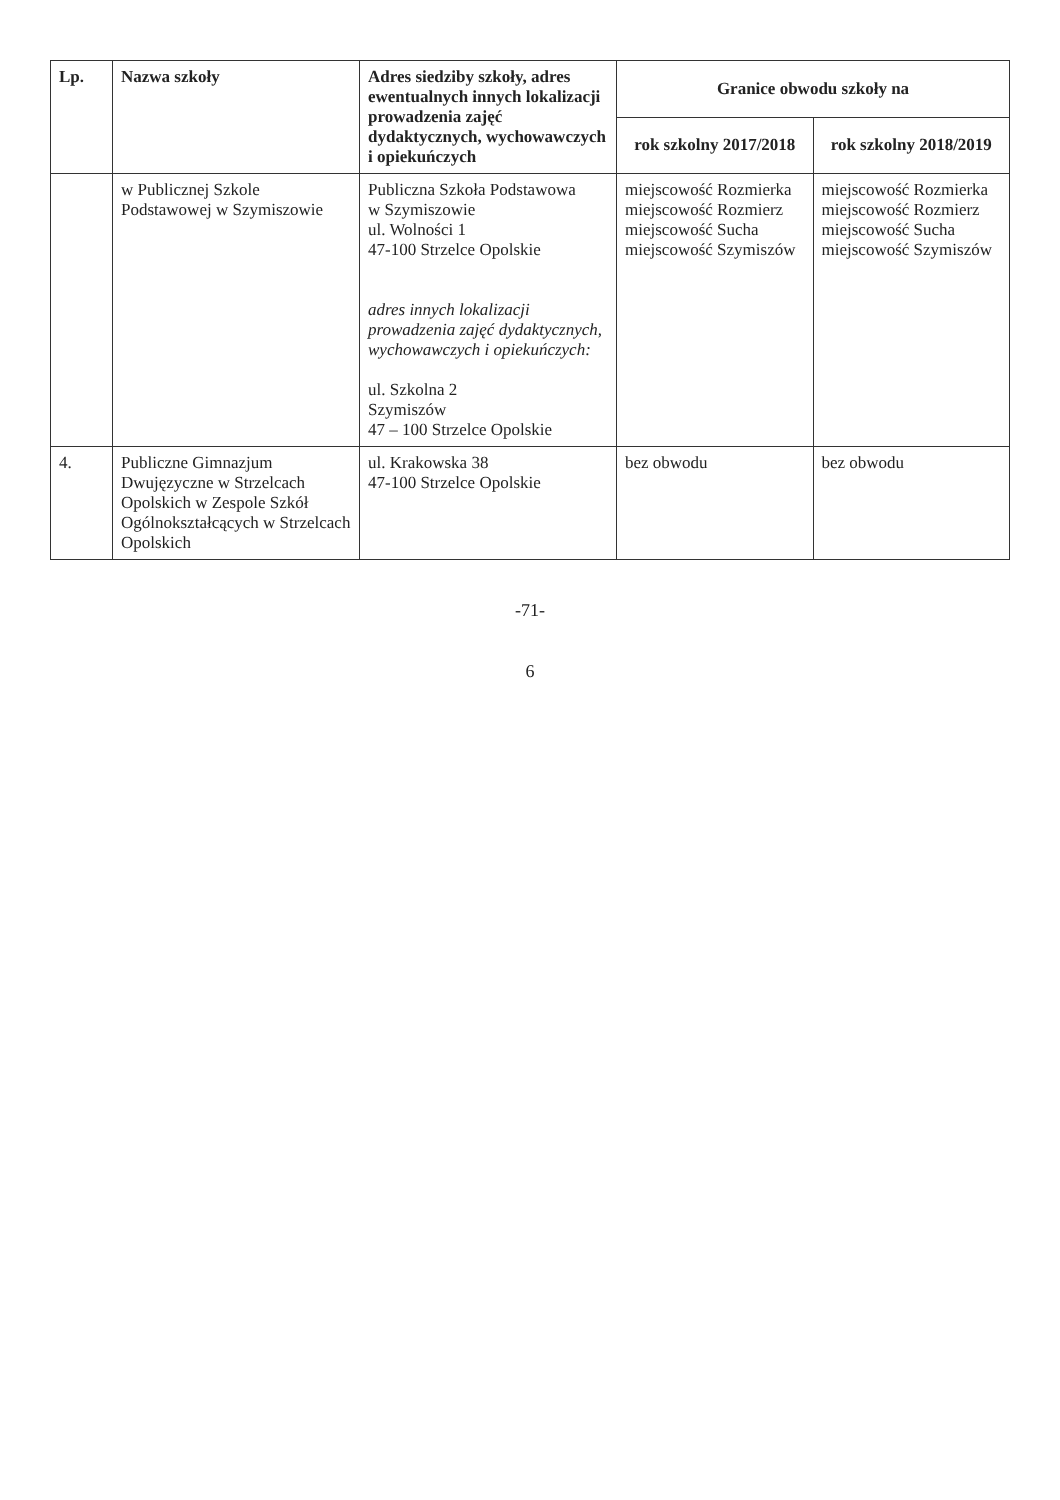| Lp. | Nazwa szkoły | Adres siedziby szkoły, adres ewentualnych innych lokalizacji prowadzenia zajęć dydaktycznych, wychowawczych i opiekuńczych | Granice obwodu szkoły na | |
| --- | --- | --- | --- | --- |
| | | | rok szkolny 2017/2018 | rok szkolny 2018/2019 |
| | w Publicznej Szkole Podstawowej w Szymiszowie | Publiczna Szkoła Podstawowa w Szymiszowie ul. Wolności 1 47-100 Strzelce Opolskie adres innych lokalizacji prowadzenia zajęć dydaktycznych, wychowawczych i opiekuńczych: ul. Szkolna 2 Szymiszów 47 – 100 Strzelce Opolskie | miejscowość Rozmierka miejscowość Rozmierz miejscowość Sucha miejscowość Szymiszów | miejscowość Rozmierka miejscowość Rozmierz miejscowość Sucha miejscowość Szymiszów |
| 4. | Publiczne Gimnazjum Dwujęzyczne w Strzelcach Opolskich w Zespole Szkół Ogólnokształcących w Strzelcach Opolskich | ul. Krakowska 38 47-100 Strzelce Opolskie | bez obwodu | bez obwodu |
-71-
6